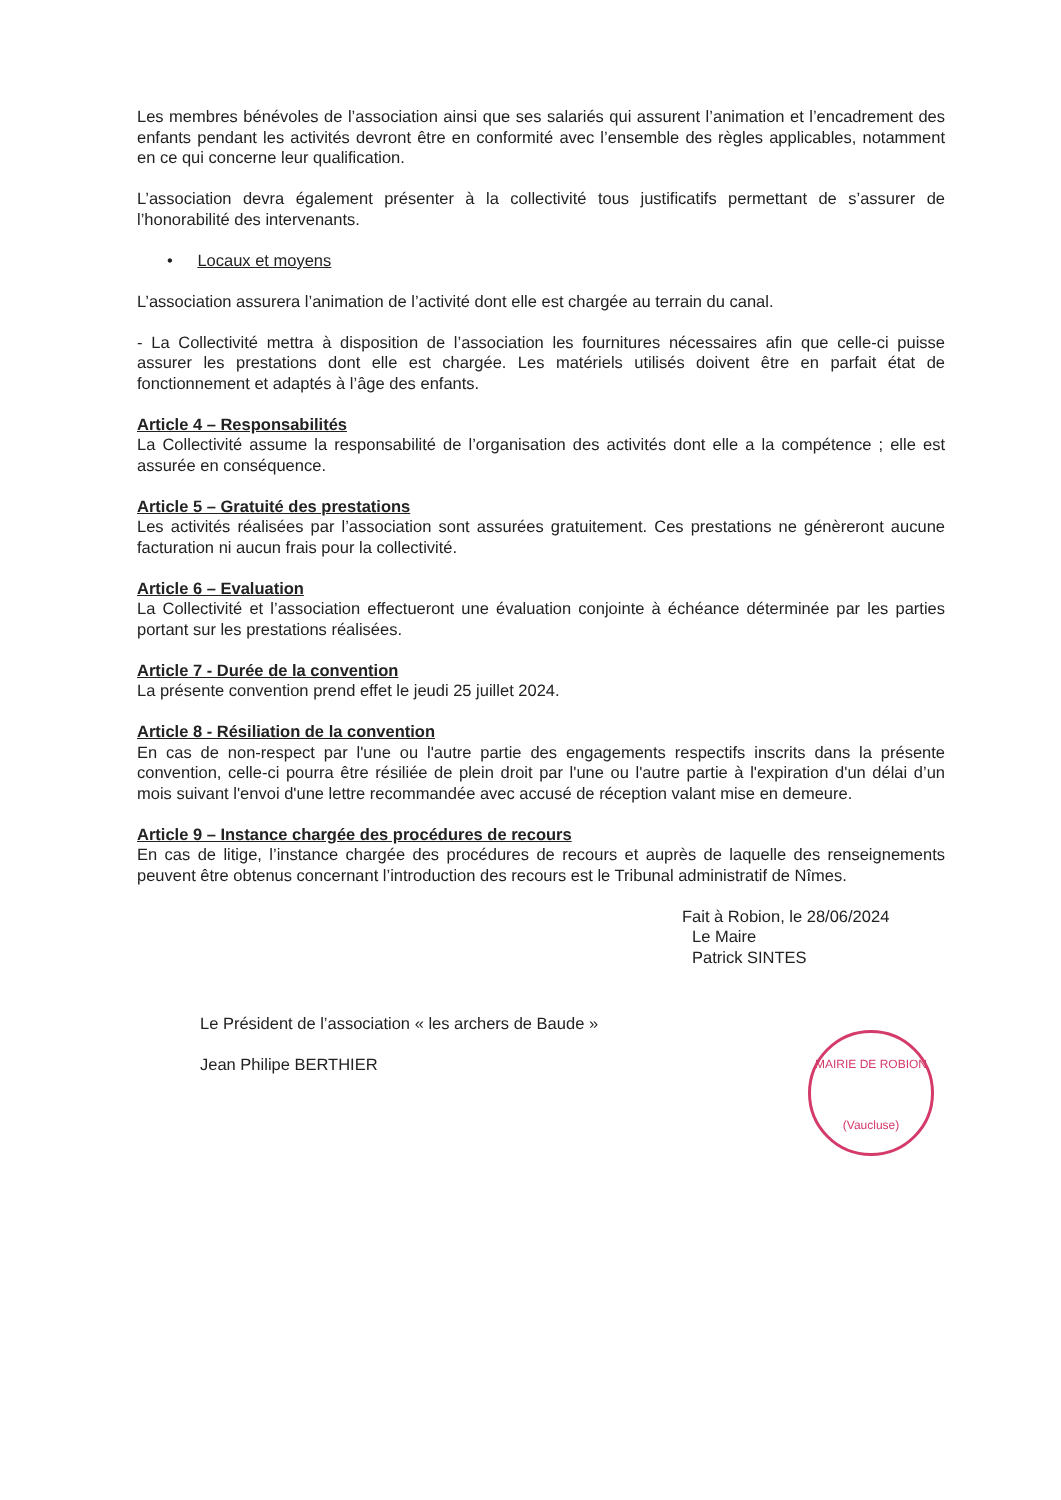Les membres bénévoles de l’association ainsi que ses salariés qui assurent l’animation et l’encadrement des enfants pendant les activités devront être en conformité avec l’ensemble des règles applicables, notamment en ce qui concerne leur qualification.
L’association devra également présenter à la collectivité tous justificatifs permettant de s’assurer de l’honorabilité des intervenants.
• Locaux et moyens
L’association assurera l’animation de l’activité dont elle est chargée au terrain du canal.
- La Collectivité mettra à disposition de l’association les fournitures nécessaires afin que celle-ci puisse assurer les prestations dont elle est chargée. Les matériels utilisés doivent être en parfait état de fonctionnement et adaptés à l’âge des enfants.
Article 4 – Responsabilités
La Collectivité assume la responsabilité de l’organisation des activités dont elle a la compétence ; elle est assurée en conséquence.
Article 5 – Gratuité des prestations
Les activités réalisées par l’association sont assurées gratuitement. Ces prestations ne génèreront aucune facturation ni aucun frais pour la collectivité.
Article 6 – Evaluation
La Collectivité et l’association effectueront une évaluation conjointe à échéance déterminée par les parties portant sur les prestations réalisées.
Article 7 - Durée de la convention
La présente convention prend effet le jeudi 25 juillet 2024.
Article 8 - Résiliation de la convention
En cas de non-respect par l'une ou l'autre partie des engagements respectifs inscrits dans la présente convention, celle-ci pourra être résiliée de plein droit par l'une ou l'autre partie à l'expiration d'un délai d’un mois suivant l'envoi d'une lettre recommandée avec accusé de réception valant mise en demeure.
Article 9 – Instance chargée des procédures de recours
En cas de litige, l’instance chargée des procédures de recours et auprès de laquelle des renseignements peuvent être obtenus concernant l’introduction des recours est le Tribunal administratif de Nîmes.
Fait à Robion, le 28/06/2024
Le Maire
Patrick SINTES
Le Président de l’association « les archers de Baude »
Jean Philipe BERTHIER
MAIRIE DE ROBION
(Vaucluse)